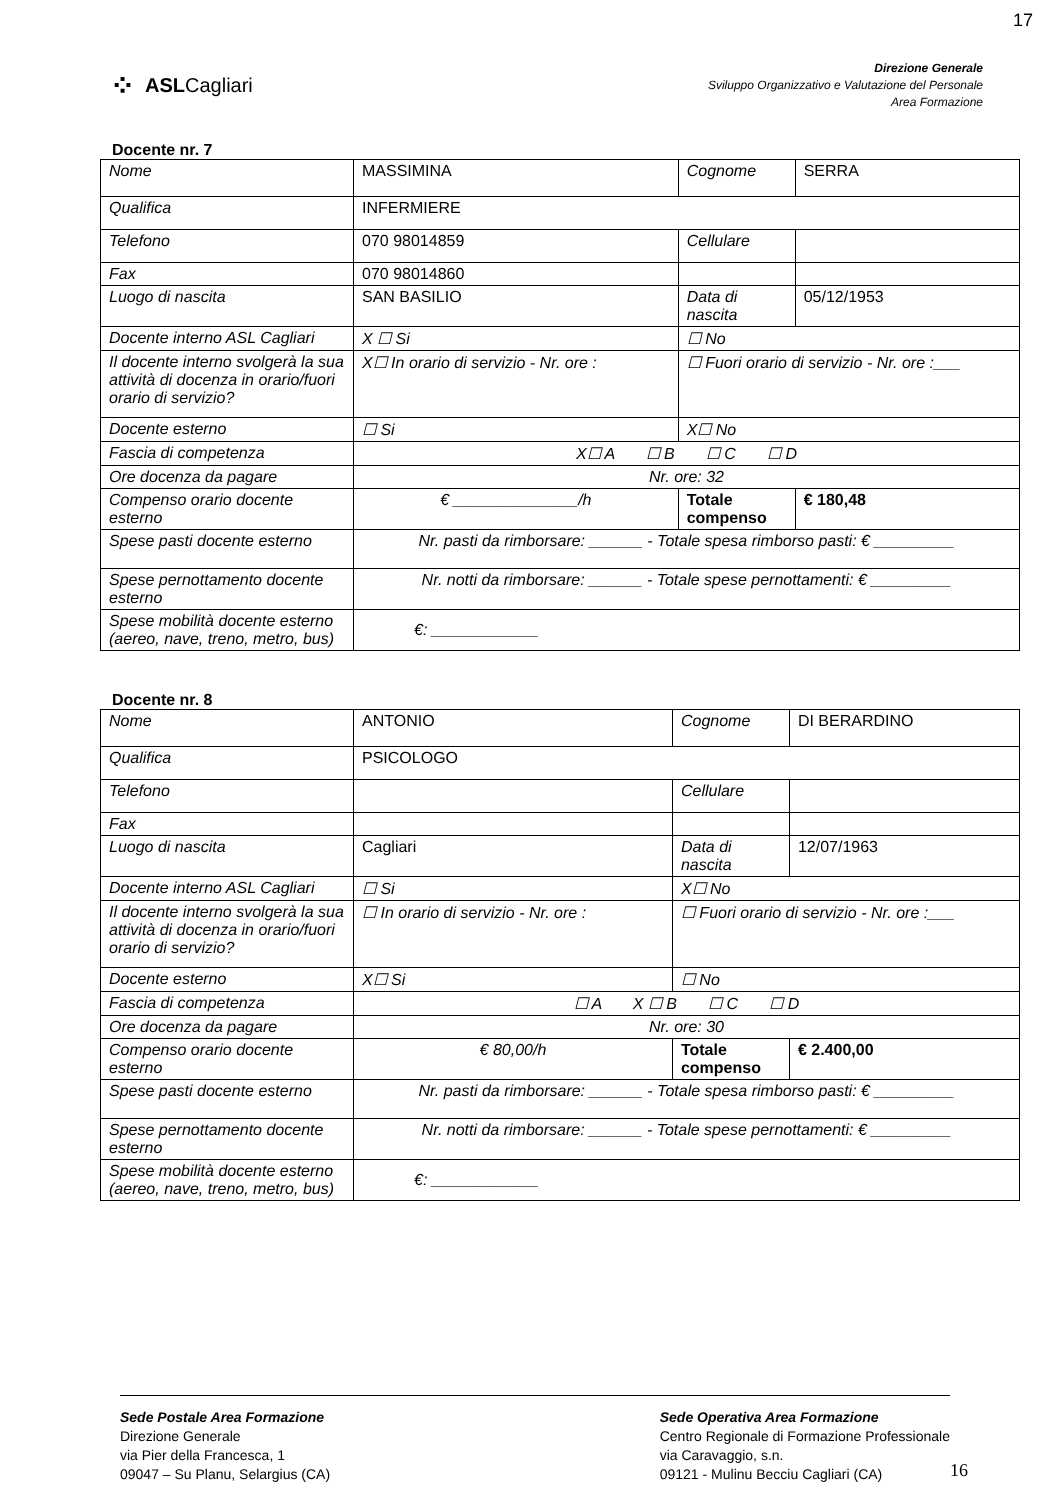17
⁘ ASLCagliari
Direzione Generale
Sviluppo Organizzativo e Valutazione del Personale
Area Formazione
Docente nr. 7
| Nome | MASSIMINA | Cognome | SERRA |
| Qualifica | INFERMIERE | | |
| Telefono | 070 98014859 | Cellulare | |
| Fax | 070 98014860 | | |
| Luogo di nascita | SAN BASILIO | Data di nascita | 05/12/1953 |
| Docente interno ASL Cagliari | X ☐ Si | ☐ No | |
| Il docente interno svolgerà la sua attività di docenza in orario/fuori orario di servizio? | X☐ In orario di servizio - Nr. ore : | ☐ Fuori orario di servizio - Nr. ore :___ | |
| Docente esterno | ☐ Si | X☐ No | |
| Fascia di competenza | X☐ A ☐ B ☐ C ☐ D | | |
| Ore docenza da pagare | Nr. ore: 32 | | |
| Compenso orario docente esterno | € ______________/h | Totale compenso | € 180,48 |
| Spese pasti docente esterno | Nr. pasti da rimborsare: ______ - Totale spesa rimborso pasti: € _________ | | |
| Spese pernottamento docente esterno | Nr. notti da rimborsare: ______ - Totale spese pernottamenti: € _________ | | |
| Spese mobilità docente esterno (aereo, nave, treno, metro, bus) | €: ____________ | | |
Docente nr. 8
| Nome | ANTONIO | Cognome | DI BERARDINO |
| Qualifica | PSICOLOGO | | |
| Telefono | | Cellulare | |
| Fax | | | |
| Luogo di nascita | Cagliari | Data di nascita | 12/07/1963 |
| Docente interno ASL Cagliari | ☐ Si | X☐ No | |
| Il docente interno svolgerà la sua attività di docenza in orario/fuori orario di servizio? | ☐ In orario di servizio - Nr. ore : | ☐ Fuori orario di servizio - Nr. ore :___ | |
| Docente esterno | X☐ Si | ☐ No | |
| Fascia di competenza | ☐ A X ☐ B ☐ C ☐ D | | |
| Ore docenza da pagare | Nr. ore: 30 | | |
| Compenso orario docente esterno | € 80,00/h | Totale compenso | € 2.400,00 |
| Spese pasti docente esterno | Nr. pasti da rimborsare: ______ - Totale spesa rimborso pasti: € _________ | | |
| Spese pernottamento docente esterno | Nr. notti da rimborsare: ______ - Totale spese pernottamenti: € _________ | | |
| Spese mobilità docente esterno (aereo, nave, treno, metro, bus) | €: ____________ | | |
Sede Postale Area Formazione
Direzione Generale
via Pier della Francesca, 1
09047 – Su Planu, Selargius (CA)
Sede Operativa Area Formazione
Centro Regionale di Formazione Professionale
via Caravaggio, s.n.
09121 - Mulinu Becciu Cagliari (CA)
16